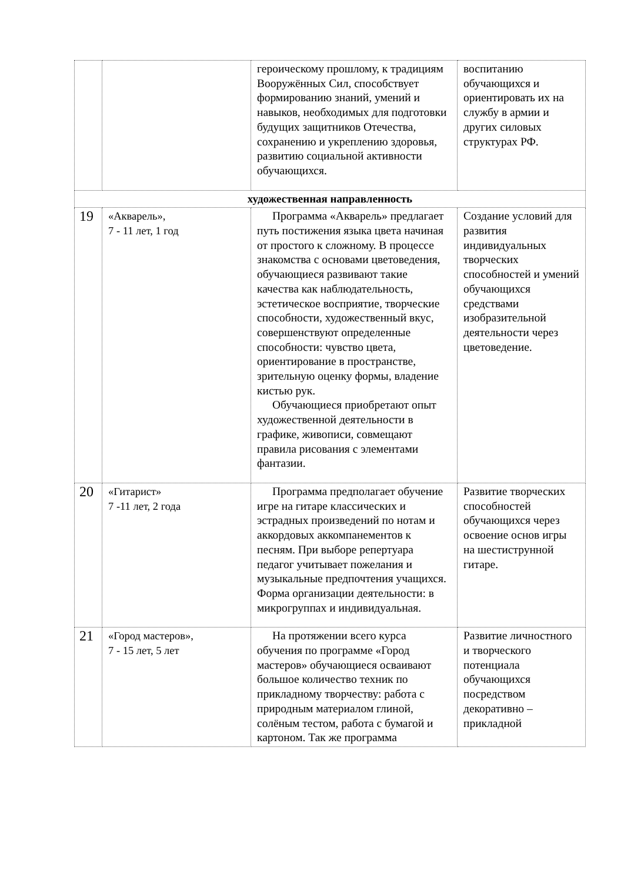| | | героическому прошлому, к традициям Вооружённых Сил, способствует формированию знаний, умений и навыков, необходимых для подготовки будущих защитников Отечества, сохранению и укреплению здоровья, развитию социальной активности обучающихся. | воспитанию обучающихся и ориентировать их на службу в армии и других силовых структурах РФ. |
| художественная направленность | | | |
| 19 | «Акварель», 7 - 11 лет, 1 год | Программа «Акварель» предлагает путь постижения языка цвета начиная от простого к сложному. В процессе знакомства с основами цветоведения, обучающиеся развивают такие качества как наблюдательность, эстетическое восприятие, творческие способности, художественный вкус, совершенствуют определенные способности: чувство цвета, ориентирование в пространстве, зрительную оценку формы, владение кистью рук. Обучающиеся приобретают опыт художественной деятельности в графике, живописи, совмещают правила рисования с элементами фантазии. | Создание условий для развития индивидуальных творческих способностей и умений обучающихся средствами изобразительной деятельности через цветоведение. |
| 20 | «Гитарист» 7 -11 лет, 2 года | Программа предполагает обучение игре на гитаре классических и эстрадных произведений по нотам и аккордовых аккомпанементов к песням. При выборе репертуара педагог учитывает пожелания и музыкальные предпочтения учащихся. Форма организации деятельности: в микрогруппах и индивидуальная. | Развитие творческих способностей обучающихся через освоение основ игры на шестиструнной гитаре. |
| 21 | «Город мастеров», 7 - 15 лет, 5 лет | На протяжении всего курса обучения по программе «Город мастеров» обучающиеся осваивают большое количество техник по прикладному творчеству: работа с природным материалом глиной, солёным тестом, работа с бумагой и картоном. Так же программа | Развитие личностного и творческого потенциала обучающихся посредством декоративно – прикладной |